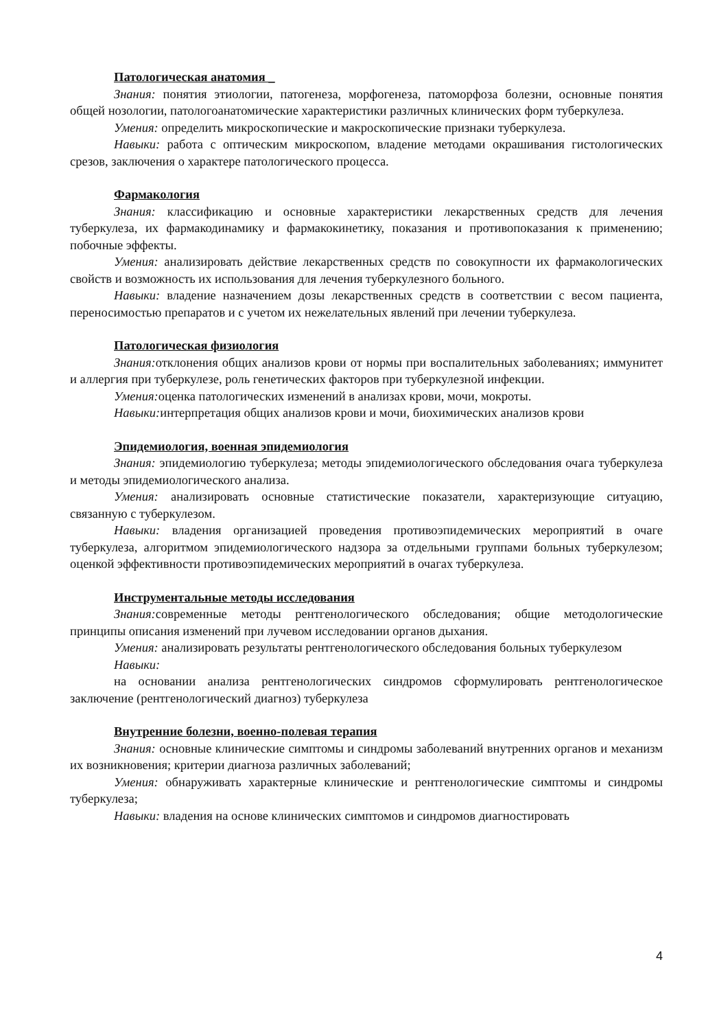Патологическая анатомия _
Знания: понятия этиологии, патогенеза, морфогенеза, патоморфоза болезни, основные понятия общей нозологии, патологоанатомические характеристики различных клинических форм туберкулеза.
Умения: определить микроскопические и макроскопические признаки туберкулеза.
Навыки: работа с оптическим микроскопом, владение методами окрашивания гистологических срезов, заключения о характере патологического процесса.
Фармакология
Знания: классификацию и основные характеристики лекарственных средств для лечения туберкулеза, их фармакодинамику и фармакокинетику, показания и противопоказания к применению; побочные эффекты.
Умения: анализировать действие лекарственных средств по совокупности их фармакологических свойств и возможность их использования для лечения туберкулезного больного.
Навыки: владение назначением дозы лекарственных средств в соответствии с весом пациента, переносимостью препаратов и с учетом их нежелательных явлений при лечении туберкулеза.
Патологическая физиология
Знания: отклонения общих анализов крови от нормы при воспалительных заболеваниях; иммунитет и аллергия при туберкулезе, роль генетических факторов при туберкулезной инфекции.
Умения: оценка патологических изменений в анализах крови, мочи, мокроты.
Навыки: интерпретация общих анализов крови и мочи, биохимических анализов крови
Эпидемиология, военная эпидемиология
Знания: эпидемиологию туберкулеза; методы эпидемиологического обследования очага туберкулеза и методы эпидемиологического анализа.
Умения: анализировать основные статистические показатели, характеризующие ситуацию, связанную с туберкулезом.
Навыки: владения организацией проведения противоэпидемических мероприятий в очаге туберкулеза, алгоритмом эпидемиологического надзора за отдельными группами больных туберкулезом; оценкой эффективности противоэпидемических мероприятий в очагах туберкулеза.
Инструментальные методы исследования
Знания: современные методы рентгенологического обследования; общие методологические принципы описания изменений при лучевом исследовании органов дыхания.
Умения: анализировать результаты рентгенологического обследования больных туберкулезом
Навыки:
на основании анализа рентгенологических синдромов сформулировать рентгенологическое заключение (рентгенологический диагноз) туберкулеза
Внутренние болезни, военно-полевая терапия
Знания: основные клинические симптомы и синдромы заболеваний внутренних органов и механизм их возникновения; критерии диагноза различных заболеваний;
Умения: обнаруживать характерные клинические и рентгенологические симптомы и синдромы туберкулеза;
Навыки: владения на основе клинических симптомов и синдромов диагностировать
4